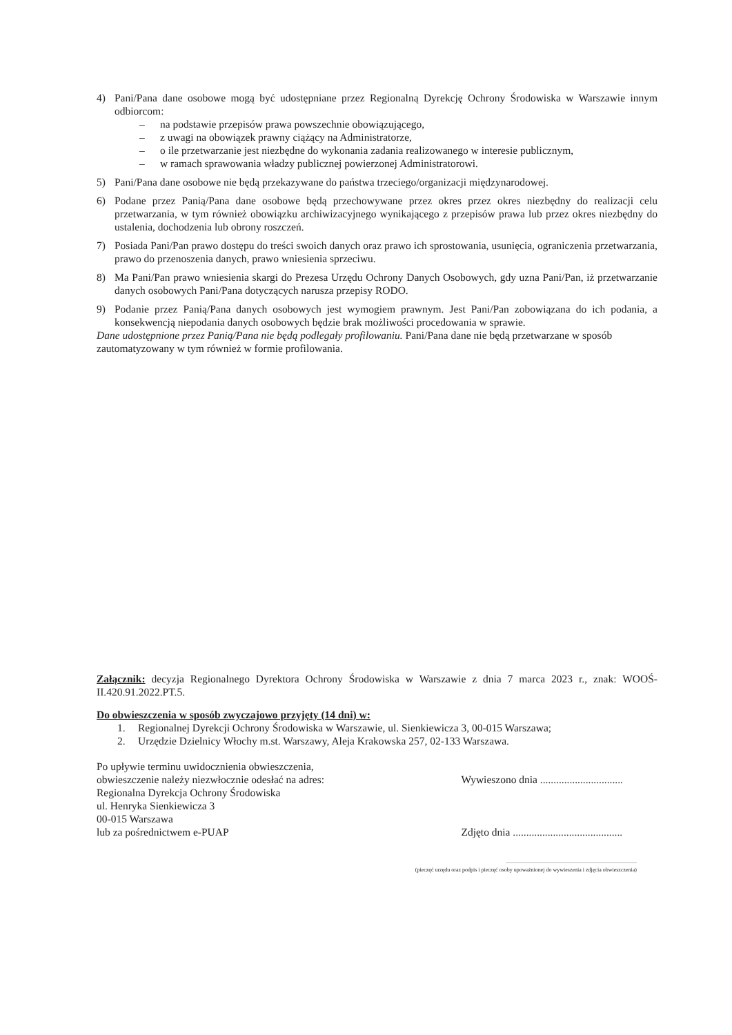4) Pani/Pana dane osobowe mogą być udostępniane przez Regionalną Dyrekcję Ochrony Środowiska w Warszawie innym odbiorcom:
– na podstawie przepisów prawa powszechnie obowiązującego,
– z uwagi na obowiązek prawny ciążący na Administratorze,
– o ile przetwarzanie jest niezbędne do wykonania zadania realizowanego w interesie publicznym,
– w ramach sprawowania władzy publicznej powierzonej Administratorowi.
5) Pani/Pana dane osobowe nie będą przekazywane do państwa trzeciego/organizacji międzynarodowej.
6) Podane przez Panią/Pana dane osobowe będą przechowywane przez okres przez okres niezbędny do realizacji celu przetwarzania, w tym również obowiązku archiwizacyjnego wynikającego z przepisów prawa lub przez okres niezbędny do ustalenia, dochodzenia lub obrony roszczeń.
7) Posiada Pani/Pan prawo dostępu do treści swoich danych oraz prawo ich sprostowania, usunięcia, ograniczenia przetwarzania, prawo do przenoszenia danych, prawo wniesienia sprzeciwu.
8) Ma Pani/Pan prawo wniesienia skargi do Prezesa Urzędu Ochrony Danych Osobowych, gdy uzna Pani/Pan, iż przetwarzanie danych osobowych Pani/Pana dotyczących narusza przepisy RODO.
9) Podanie przez Panią/Pana danych osobowych jest wymogiem prawnym. Jest Pani/Pan zobowiązana do ich podania, a konsekwencją niepodania danych osobowych będzie brak możliwości procedowania w sprawie.
Dane udostępnione przez Panią/Pana nie będą podlegały profilowaniu. Pani/Pana dane nie będą przetwarzane w sposób zautomatyzowany w tym również w formie profilowania.
Załącznik: decyzja Regionalnego Dyrektora Ochrony Środowiska w Warszawie z dnia 7 marca 2023 r., znak: WOOŚ-II.420.91.2022.PT.5.
Do obwieszczenia w sposób zwyczajowo przyjęty (14 dni) w:
1. Regionalnej Dyrekcji Ochrony Środowiska w Warszawie, ul. Sienkiewicza 3, 00-015 Warszawa;
2. Urzędzie Dzielnicy Włochy m.st. Warszawy, Aleja Krakowska 257, 02-133 Warszawa.
Po upływie terminu uwidocznienia obwieszczenia,
obwieszczenie należy niezwłocznie odesłać na adres:
Regionalna Dyrekcja Ochrony Środowiska
ul. Henryka Sienkiewicza 3
00-015 Warszawa
lub za pośrednictwem e-PUAP
Wywieszono dnia ...............................
Zdjęto dnia .........................................
...............................................................................................
(pieczęć urzędu oraz podpis i pieczęć osoby upoważnionej do wywieszenia i zdjęcia obwieszczenia)